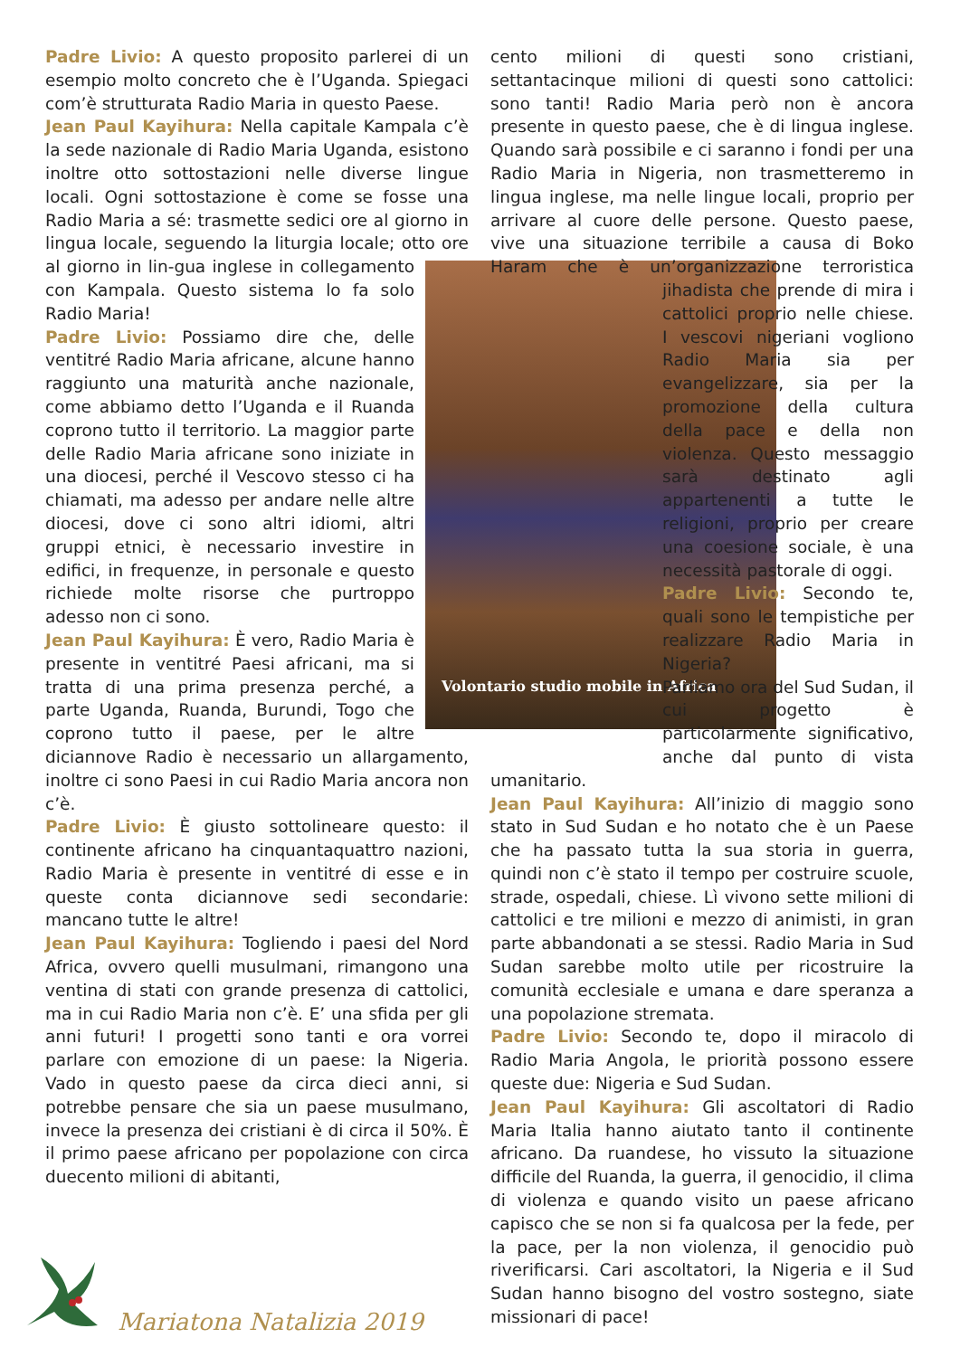Padre Livio: A questo proposito parlerei di un esempio molto concreto che è l’Uganda. Spiegaci com’è strutturata Radio Maria in questo Paese.
Jean Paul Kayihura: Nella capitale Kampala c’è la sede nazionale di Radio Maria Uganda, esistono inoltre otto sottostazioni nelle diverse lingue locali. Ogni sottostazione è come se fosse una Radio Maria a sé: trasmette sedici ore al giorno in lingua locale, seguendo la liturgia locale; otto ore al giorno in lin- Volontario studio mobile in Africa gua inglese in collegamento con Kampala. Questo sistema lo fa solo Radio Maria!
Padre Livio: Possiamo dire che, delle ventitré Radio Maria africane, alcune hanno raggiunto una maturità anche nazionale, come abbiamo detto l’Uganda e il Ruanda coprono tutto il territorio. La maggior parte delle Radio Maria africane sono iniziate in una diocesi, perché il Vescovo stesso ci ha chiamati, ma adesso per andare nelle altre diocesi, dove ci sono altri idiomi, altri gruppi etnici, è necessario investire in edifici, in frequenze, in personale e questo richiede molte risorse che purtroppo adesso non ci sono.
Jean Paul Kayihura: È vero, Radio Maria è presente in ventitré Paesi africani, ma si tratta di una prima presenza perché, a parte Uganda, Ruanda, Burundi, Togo che coprono tutto il paese, per le altre diciannove Radio è necessario un allargamento, inoltre ci sono Paesi in cui Radio Maria ancora non c’è.
Padre Livio: È giusto sottolineare questo: il continente africano ha cinquantaquattro nazioni, Radio Maria è presente in ventitré di esse e in queste conta diciannove sedi secondarie: mancano tutte le altre!
Jean Paul Kayihura: Togliendo i paesi del Nord Africa, ovvero quelli musulmani, rimangono una ventina di stati con grande presenza di cattolici, ma in cui Radio Maria non c’è. E’ una sfida per gli anni futuri! I progetti sono tanti e ora vorrei parlare con emozione di un paese: la Nigeria. Vado in questo paese da circa dieci anni, si potrebbe pensare che sia un paese musulmano, invece la presenza dei cristiani è di circa il 50%. È il primo paese africano per popolazione con circa duecento milioni di abitanti,
cento milioni di questi sono cristiani, settantacinque milioni di questi sono cattolici: sono tanti! Radio Maria però non è ancora presente in questo paese, che è di lingua inglese. Quando sarà possibile e ci saranno i fondi per una Radio Maria in Nigeria, non trasmetteremo in lingua inglese, ma nelle lingue locali, proprio per arrivare al cuore delle persone. Questo paese, vive una situazione terribile a causa di Boko Haram che è un’organizzazione terroristica jihadista che prende di mira i cattolici proprio nelle chiese. I vescovi nigeriani vogliono Radio Maria sia per evangelizzare, sia per la promozione della cultura della pace e della non violenza. Questo messaggio sarà destinato agli appartenenti a tutte le religioni, proprio per creare una coesione sociale, è una necessità pastorale di oggi.
Padre Livio: Secondo te, quali sono le tempistiche per realizzare Radio Maria in Nigeria?
Parliamo ora del Sud Sudan, il cui progetto è particolarmente significativo, anche dal punto di vista umanitario.
Jean Paul Kayihura: All’inizio di maggio sono stato in Sud Sudan e ho notato che è un Paese che ha passato tutta la sua storia in guerra, quindi non c’è stato il tempo per costruire scuole, strade, ospedali, chiese. Lì vivono sette milioni di cattolici e tre milioni e mezzo di animisti, in gran parte abbandonati a se stessi. Radio Maria in Sud Sudan sarebbe molto utile per ricostruire la comunità ecclesiale e umana e dare speranza a una popolazione stremata.
Padre Livio: Secondo te, dopo il miracolo di Radio Maria Angola, le priorità possono essere queste due: Nigeria e Sud Sudan.
Jean Paul Kayihura: Gli ascoltatori di Radio Maria Italia hanno aiutato tanto il continente africano. Da ruandese, ho vissuto la situazione difficile del Ruanda, la guerra, il genocidio, il clima di violenza e quando visito un paese africano capisco che se non si fa qualcosa per la fede, per la pace, per la non violenza, il genocidio può riverificarsi. Cari ascoltatori, la Nigeria e il Sud Sudan hanno bisogno del vostro sostegno, siate missionari di pace!
Mariatona Natalizia 2019